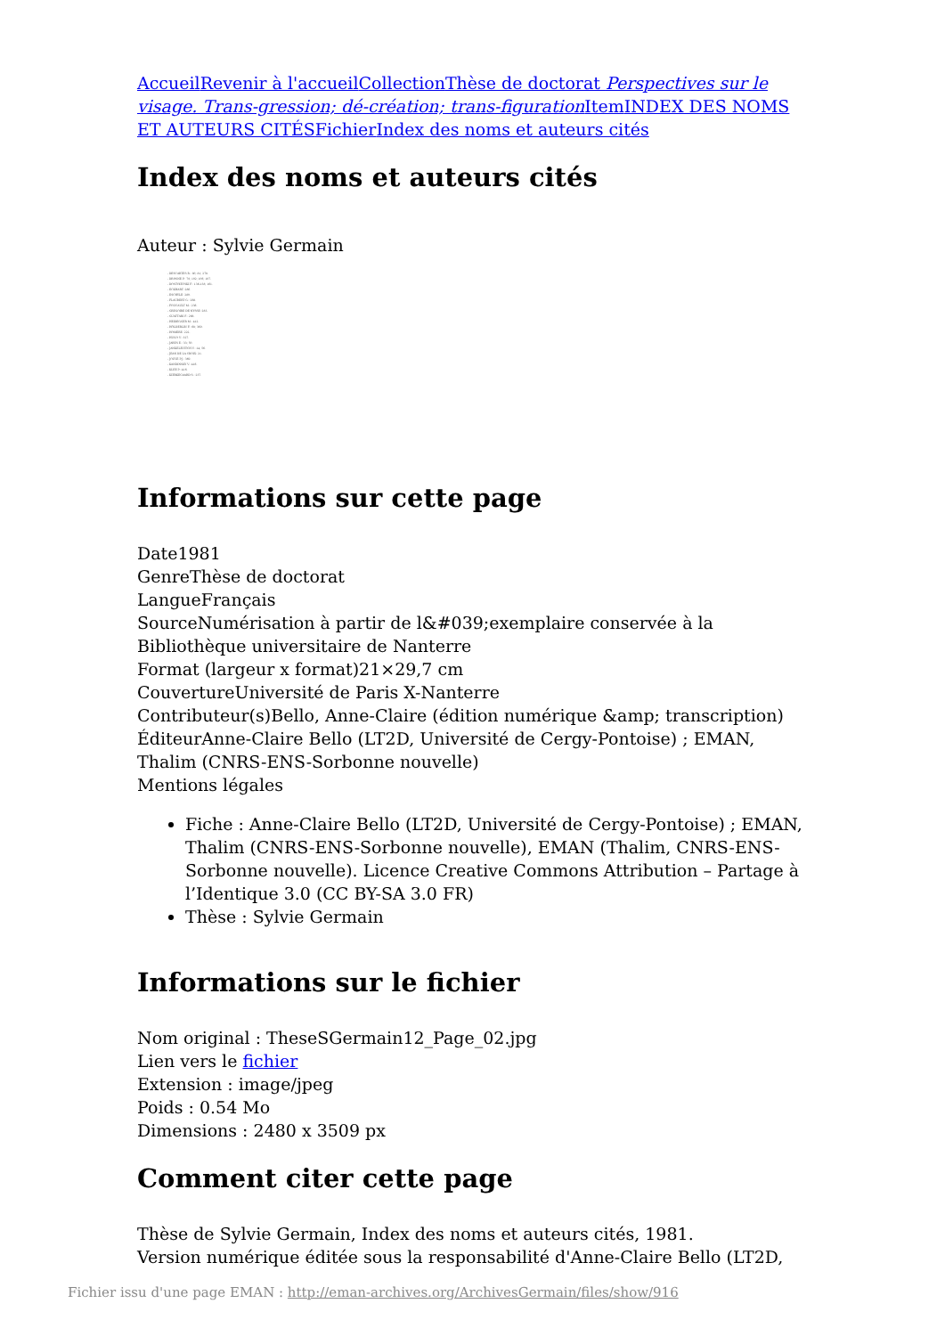Accueil Revenir à l'accueil Collection Thèse de doctorat Perspectives sur le visage. Trans-gression; dé-création; trans-figuration Item INDEX DES NOMS ET AUTEURS CITÉS Fichier Index des noms et auteurs cités
Index des noms et auteurs cités
Auteur : Sylvie Germain
- DESCARTES R.: 80; 81; 278.
- DROSNE P.: 79; 102; 106; 197.
- DOSTOIEVSKI F.: 136-138; 161.
- ECKHART: 286.
- ESCHYLE: 280.
- FLAUBERT G.: 268.
- FOUCAULT M.: 236.
- GREGOIRE DE NYSSE: 283.
- GUATTARI F.: 268.
- HEIDEGGER M.: 412.
- HÖLDERLIN F.: 68; 369.
- HOMERE: 222.
- HUGO V.: 327.
- JABES E.: 33; 50.
- JANKELEVITCH V.: 14; 56.
- JEAN DE LA CROIX: 21.
- JOUVE P.J.: 369.
- KANDINSKY V.: 416.
- KLEE P.: 416.
- KIERKEGAARD S.: 237.
Informations sur cette page
Date1981
GenreThèse de doctorat
LangueFrançais
SourceNumérisation à partir de l&#039;exemplaire conservée à la Bibliothèque universitaire de Nanterre
Format (largeur x format)21×29,7 cm
CouvertureUniversité de Paris X-Nanterre
Contributeur(s)Bello, Anne-Claire (édition numérique &amp; transcription)
ÉditeurAnne-Claire Bello (LT2D, Université de Cergy-Pontoise) ; EMAN, Thalim (CNRS-ENS-Sorbonne nouvelle)
Mentions légales
Fiche : Anne-Claire Bello (LT2D, Université de Cergy-Pontoise) ; EMAN, Thalim (CNRS-ENS-Sorbonne nouvelle), EMAN (Thalim, CNRS-ENS-Sorbonne nouvelle). Licence Creative Commons Attribution – Partage à l’Identique 3.0 (CC BY-SA 3.0 FR)
Thèse : Sylvie Germain
Informations sur le fichier
Nom original : TheseSGermain12_Page_02.jpg
Lien vers le fichier
Extension : image/jpeg
Poids : 0.54 Mo
Dimensions : 2480 x 3509 px
Comment citer cette page
Thèse de Sylvie Germain, Index des noms et auteurs cités, 1981.
Version numérique éditée sous la responsabilité d'Anne-Claire Bello (LT2D,
Fichier issu d'une page EMAN : http://eman-archives.org/ArchivesGermain/files/show/916